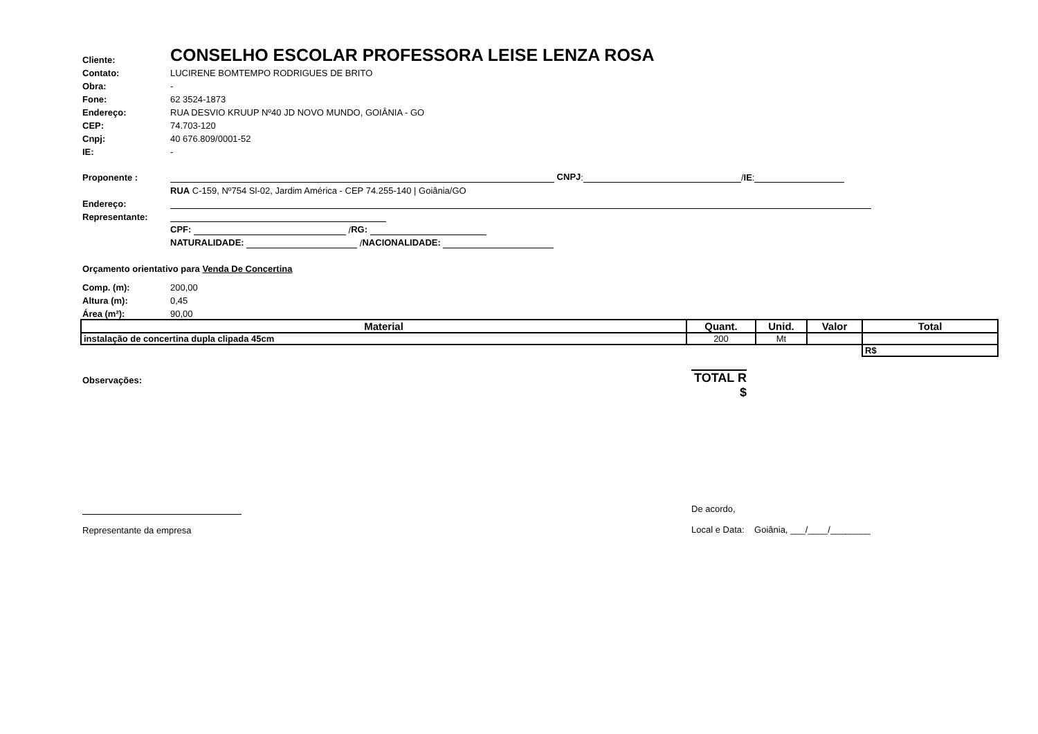Cliente: CONSELHO ESCOLAR PROFESSORA LEISE LENZA ROSA
Contato: LUCIRENE BOMTEMPO RODRIGUES DE BRITO
Obra: -
Fone: 62 3524-1873
Endereço: RUA DESVIO KRUUP Nº40 JD NOVO MUNDO, GOIÂNIA - GO
CEP: 74.703-120
Cnpj: 40 676.809/0001-52
IE: -
Proponente : CNPJ: / IE:
RUA C-159, Nº754 Sl-02, Jardim América - CEP 74.255-140 | Goiânia/GO
Endereço:
Representante:
CPF: / RG:
NATURALIDADE: / NACIONALIDADE:
Orçamento orientativo para Venda De Concertina
Comp. (m): 200,00
Altura (m): 0,45
Área (m²): 90,00
| Material | Quant. | Unid. | Valor | Total |
| --- | --- | --- | --- | --- |
| instalação de concertina dupla clipada 45cm | 200 | Mt | | |
| | | | | R$ |
Observações: TOTAL R
$
Representante da empresa De acordo,
Local e Data: Goiânia, ___/____/________